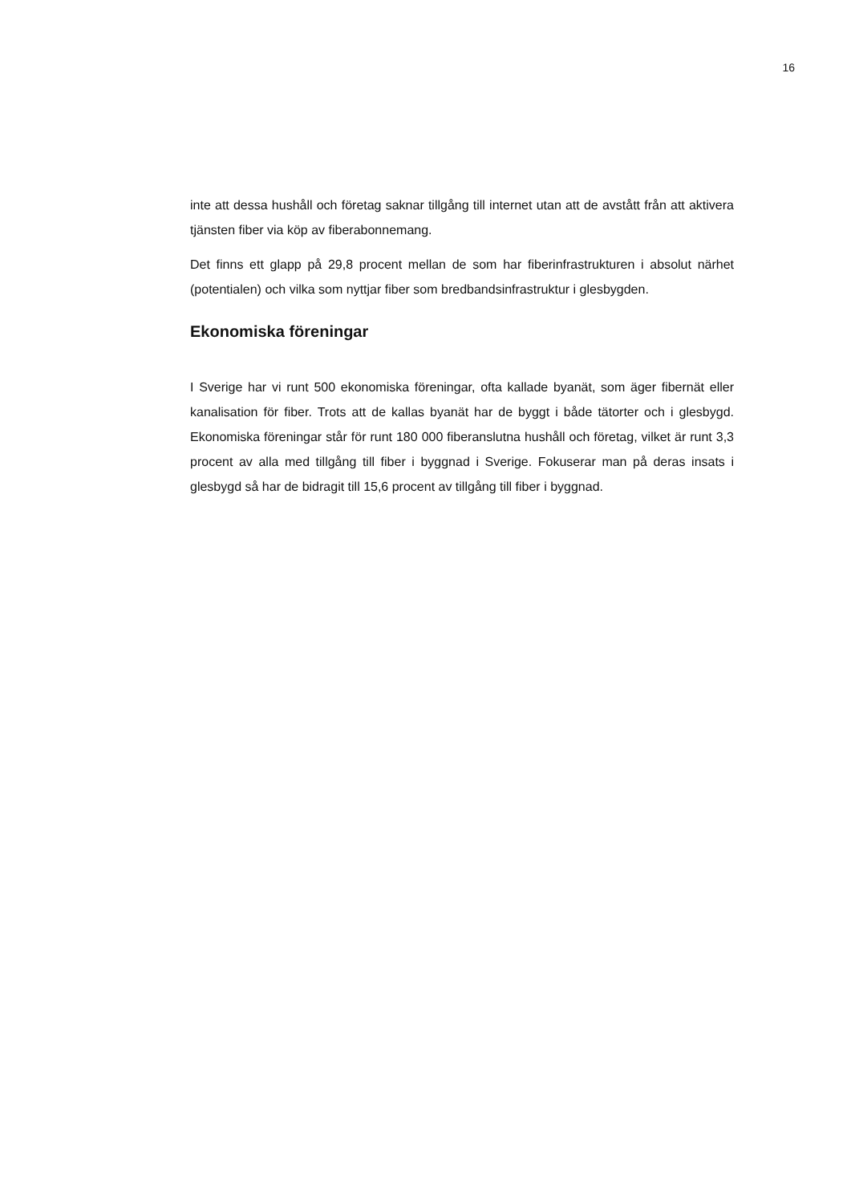16
inte att dessa hushåll och företag saknar tillgång till internet utan att de avstått från att aktivera tjänsten fiber via köp av fiberabonnemang.
Det finns ett glapp på 29,8 procent mellan de som har fiberinfrastrukturen i absolut närhet (potentialen) och vilka som nyttjar fiber som bredbandsinfrastruktur i glesbygden.
Ekonomiska föreningar
I Sverige har vi runt 500 ekonomiska föreningar, ofta kallade byanät, som äger fibernät eller kanalisation för fiber. Trots att de kallas byanät har de byggt i både tätorter och i glesbygd. Ekonomiska föreningar står för runt 180 000 fiberanslutna hushåll och företag, vilket är runt 3,3 procent av alla med tillgång till fiber i byggnad i Sverige. Fokuserar man på deras insats i glesbygd så har de bidragit till 15,6 procent av tillgång till fiber i byggnad.